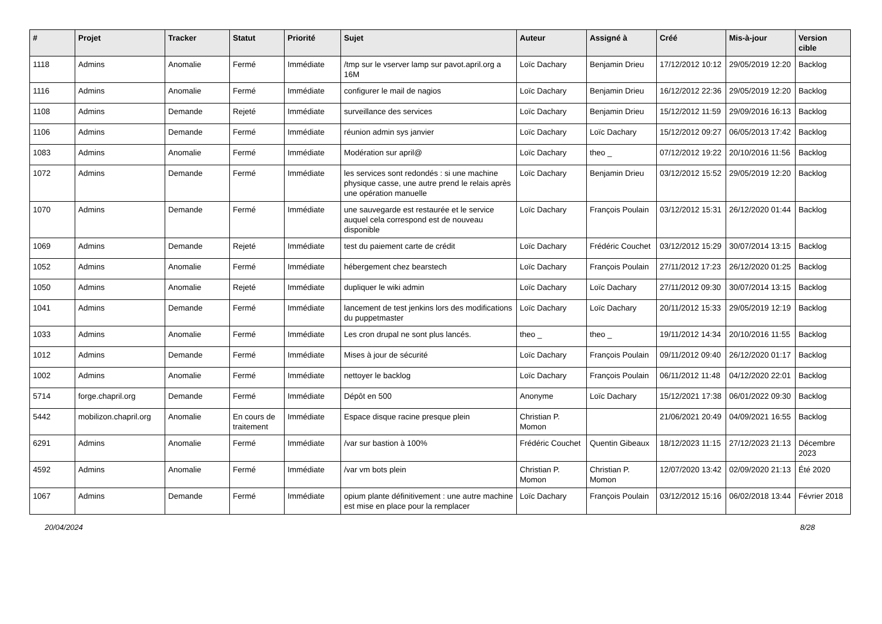| # | Projet | Tracker | Statut | Priorité | Sujet | Auteur | Assigné à | Créé | Mis-à-jour | Version cible |
| --- | --- | --- | --- | --- | --- | --- | --- | --- | --- | --- |
| 1118 | Admins | Anomalie | Fermé | Immédiate | /tmp sur le vserver lamp sur pavot.april.org a 16M | Loïc Dachary | Benjamin Drieu | 17/12/2012 10:12 | 29/05/2019 12:20 | Backlog |
| 1116 | Admins | Anomalie | Fermé | Immédiate | configurer le mail de nagios | Loïc Dachary | Benjamin Drieu | 16/12/2012 22:36 | 29/05/2019 12:20 | Backlog |
| 1108 | Admins | Demande | Rejeté | Immédiate | surveillance des services | Loïc Dachary | Benjamin Drieu | 15/12/2012 11:59 | 29/09/2016 16:13 | Backlog |
| 1106 | Admins | Demande | Fermé | Immédiate | réunion admin sys janvier | Loïc Dachary | Loïc Dachary | 15/12/2012 09:27 | 06/05/2013 17:42 | Backlog |
| 1083 | Admins | Anomalie | Fermé | Immédiate | Modération sur april@ | Loïc Dachary | theo _ | 07/12/2012 19:22 | 20/10/2016 11:56 | Backlog |
| 1072 | Admins | Demande | Fermé | Immédiate | les services sont redondés : si une machine physique casse, une autre prend le relais après une opération manuelle | Loïc Dachary | Benjamin Drieu | 03/12/2012 15:52 | 29/05/2019 12:20 | Backlog |
| 1070 | Admins | Demande | Fermé | Immédiate | une sauvegarde est restaurée et le service auquel cela correspond est de nouveau disponible | Loïc Dachary | François Poulain | 03/12/2012 15:31 | 26/12/2020 01:44 | Backlog |
| 1069 | Admins | Demande | Rejeté | Immédiate | test du paiement carte de crédit | Loïc Dachary | Frédéric Couchet | 03/12/2012 15:29 | 30/07/2014 13:15 | Backlog |
| 1052 | Admins | Anomalie | Fermé | Immédiate | hébergement chez bearstech | Loïc Dachary | François Poulain | 27/11/2012 17:23 | 26/12/2020 01:25 | Backlog |
| 1050 | Admins | Anomalie | Rejeté | Immédiate | dupliquer le wiki admin | Loïc Dachary | Loïc Dachary | 27/11/2012 09:30 | 30/07/2014 13:15 | Backlog |
| 1041 | Admins | Demande | Fermé | Immédiate | lancement de test jenkins lors des modifications du puppetmaster | Loïc Dachary | Loïc Dachary | 20/11/2012 15:33 | 29/05/2019 12:19 | Backlog |
| 1033 | Admins | Anomalie | Fermé | Immédiate | Les cron drupal ne sont plus lancés. | theo _ | theo _ | 19/11/2012 14:34 | 20/10/2016 11:55 | Backlog |
| 1012 | Admins | Demande | Fermé | Immédiate | Mises à jour de sécurité | Loïc Dachary | François Poulain | 09/11/2012 09:40 | 26/12/2020 01:17 | Backlog |
| 1002 | Admins | Anomalie | Fermé | Immédiate | nettoyer le backlog | Loïc Dachary | François Poulain | 06/11/2012 11:48 | 04/12/2020 22:01 | Backlog |
| 5714 | forge.chapril.org | Demande | Fermé | Immédiate | Dépôt en 500 | Anonyme | Loïc Dachary | 15/12/2021 17:38 | 06/01/2022 09:30 | Backlog |
| 5442 | mobilizon.chapril.org | Anomalie | En cours de traitement | Immédiate | Espace disque racine presque plein | Christian P. Momon | | 21/06/2021 20:49 | 04/09/2021 16:55 | Backlog |
| 6291 | Admins | Anomalie | Fermé | Immédiate | /var sur bastion à 100% | Frédéric Couchet | Quentin Gibeaux | 18/12/2023 11:15 | 27/12/2023 21:13 | Décembre 2023 |
| 4592 | Admins | Anomalie | Fermé | Immédiate | /var vm bots plein | Christian P. Momon | Christian P. Momon | 12/07/2020 13:42 | 02/09/2020 21:13 | Été 2020 |
| 1067 | Admins | Demande | Fermé | Immédiate | opium plante définitivement : une autre machine est mise en place pour la remplacer | Loïc Dachary | François Poulain | 03/12/2012 15:16 | 06/02/2018 13:44 | Février 2018 |
20/04/2024 8/28